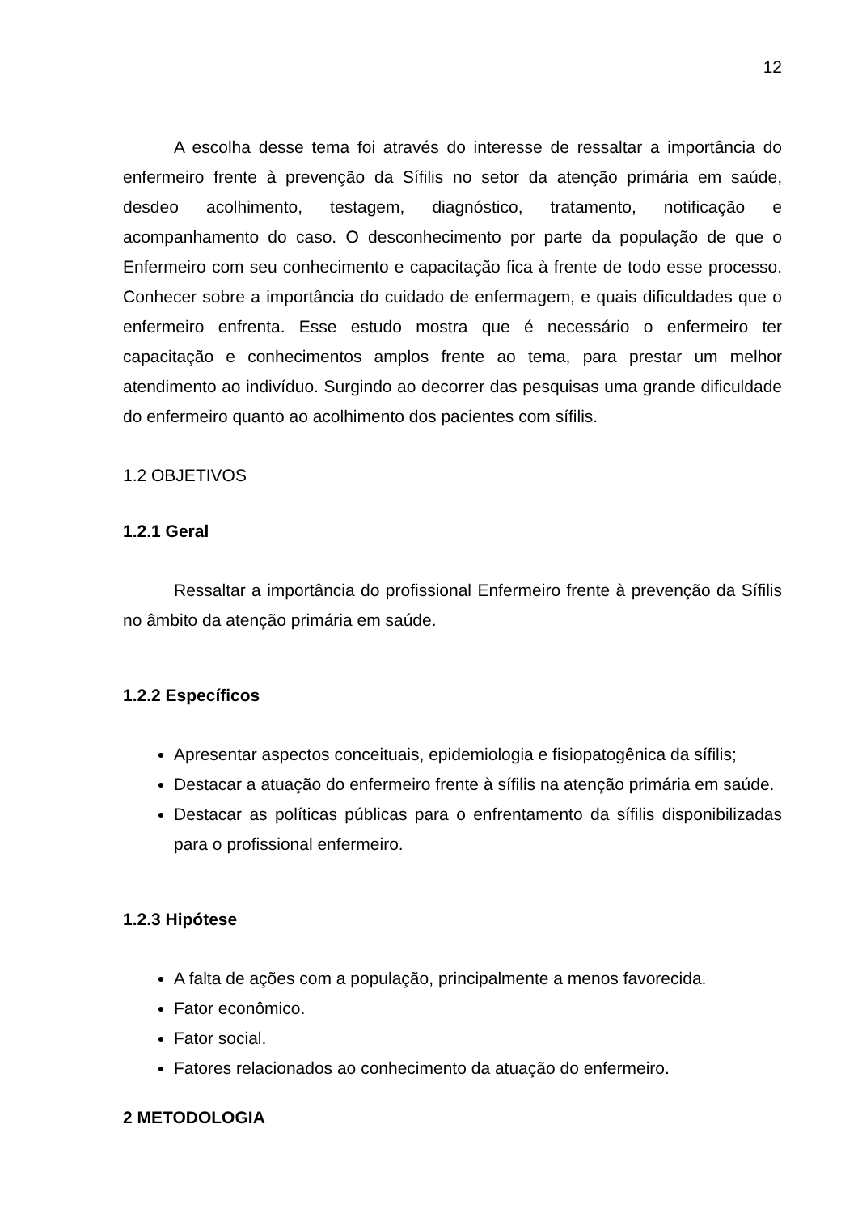12
A escolha desse tema foi através do interesse de ressaltar a importância do enfermeiro frente à prevenção da Sífilis no setor da atenção primária em saúde, desdeo acolhimento, testagem, diagnóstico, tratamento, notificação e acompanhamento do caso. O desconhecimento por parte da população de que o Enfermeiro com seu conhecimento e capacitação fica à frente de todo esse processo. Conhecer sobre a importância do cuidado de enfermagem, e quais dificuldades que o enfermeiro enfrenta. Esse estudo mostra que é necessário o enfermeiro ter capacitação e conhecimentos amplos frente ao tema, para prestar um melhor atendimento ao indivíduo. Surgindo ao decorrer das pesquisas uma grande dificuldade do enfermeiro quanto ao acolhimento dos pacientes com sífilis.
1.2 OBJETIVOS
1.2.1 Geral
Ressaltar a importância do profissional Enfermeiro frente à prevenção da Sífilis no âmbito da atenção primária em saúde.
1.2.2 Específicos
Apresentar aspectos conceituais, epidemiologia e fisiopatogênica da sífilis;
Destacar a atuação do enfermeiro frente à sífilis na atenção primária em saúde.
Destacar as políticas públicas para o enfrentamento da sífilis disponibilizadas para o profissional enfermeiro.
1.2.3 Hipótese
A falta de ações com a população, principalmente a menos favorecida.
Fator econômico.
Fator social.
Fatores relacionados ao conhecimento da atuação do enfermeiro.
2 METODOLOGIA